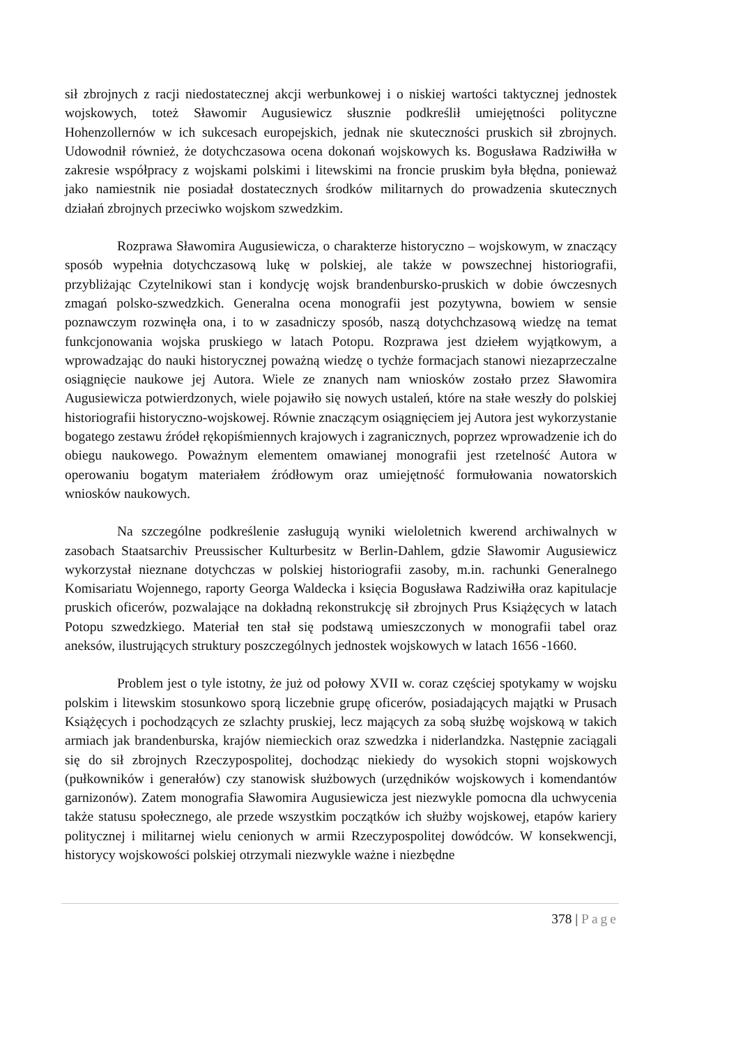sił zbrojnych z racji niedostatecznej akcji werbunkowej i o niskiej wartości taktycznej jednostek wojskowych, toteż Sławomir Augusiewicz słusznie podkreślił umiejętności polityczne Hohenzollernów w ich sukcesach europejskich, jednak nie skuteczności pruskich sił zbrojnych. Udowodnił również, że dotychczasowa ocena dokonań wojskowych ks. Bogusława Radziwiłła w zakresie współpracy z wojskami polskimi i litewskimi na froncie pruskim była błędna, ponieważ jako namiestnik nie posiadał dostatecznych środków militarnych do prowadzenia skutecznych działań zbrojnych przeciwko wojskom szwedzkim.
Rozprawa Sławomira Augusiewicza, o charakterze historyczno – wojskowym, w znaczący sposób wypełnia dotychczasową lukę w polskiej, ale także w powszechnej historiografii, przybliżając Czytelnikowi stan i kondycję wojsk brandenbursko-pruskich w dobie ówczesnych zmagań polsko-szwedzkich. Generalna ocena monografii jest pozytywna, bowiem w sensie poznawczym rozwinęła ona, i to w zasadniczy sposób, naszą dotychchzasową wiedzę na temat funkcjonowania wojska pruskiego w latach Potopu. Rozprawa jest dziełem wyjątkowym, a wprowadzając do nauki historycznej poważną wiedzę o tychże formacjach stanowi niezaprzeczalne osiągnięcie naukowe jej Autora. Wiele ze znanych nam wniosków zostało przez Sławomira Augusiewicza potwierdzonych, wiele pojawiło się nowych ustaleń, które na stałe weszły do polskiej historiografii historyczno-wojskowej. Równie znaczącym osiągnięciem jej Autora jest wykorzystanie bogatego zestawu źródeł rękopiśmiennych krajowych i zagranicznych, poprzez wprowadzenie ich do obiegu naukowego. Poważnym elementem omawianej monografii jest rzetelność Autora w operowaniu bogatym materiałem źródłowym oraz umiejętność formułowania nowatorskich wniosków naukowych.
Na szczególne podkreślenie zasługują wyniki wieloletnich kwerend archiwalnych w zasobach Staatsarchiv Preussischer Kulturbesitz w Berlin-Dahlem, gdzie Sławomir Augusiewicz wykorzystał nieznane dotychczas w polskiej historiografii zasoby, m.in. rachunki Generalnego Komisariatu Wojennego, raporty Georga Waldecka i księcia Bogusława Radziwiłła oraz kapitulacje pruskich oficerów, pozwalające na dokładną rekonstrukcję sił zbrojnych Prus Książęcych w latach Potopu szwedzkiego. Materiał ten stał się podstawą umieszczonych w monografii tabel oraz aneksów, ilustrujących struktury poszczególnych jednostek wojskowych w latach 1656 -1660.
Problem jest o tyle istotny, że już od połowy XVII w. coraz częściej spotykamy w wojsku polskim i litewskim stosunkowo sporą liczebnie grupę oficerów, posiadających majątki w Prusach Książęcych i pochodzących ze szlachty pruskiej, lecz mających za sobą służbę wojskową w takich armiach jak brandenburska, krajów niemieckich oraz szwedzka i niderlandzka. Następnie zaciągali się do sił zbrojnych Rzeczypospolitej, dochodząc niekiedy do wysokich stopni wojskowych (pułkowników i generałów) czy stanowisk służbowych (urzędników wojskowych i komendantów garnizonów). Zatem monografia Sławomira Augusiewicza jest niezwykle pomocna dla uchwycenia także statusu społecznego, ale przede wszystkim początków ich służby wojskowej, etapów kariery politycznej i militarnej wielu cenionych w armii Rzeczypospolitej dowódców. W konsekwencji, historycy wojskowości polskiej otrzymali niezwykle ważne i niezbędne
378 | Page